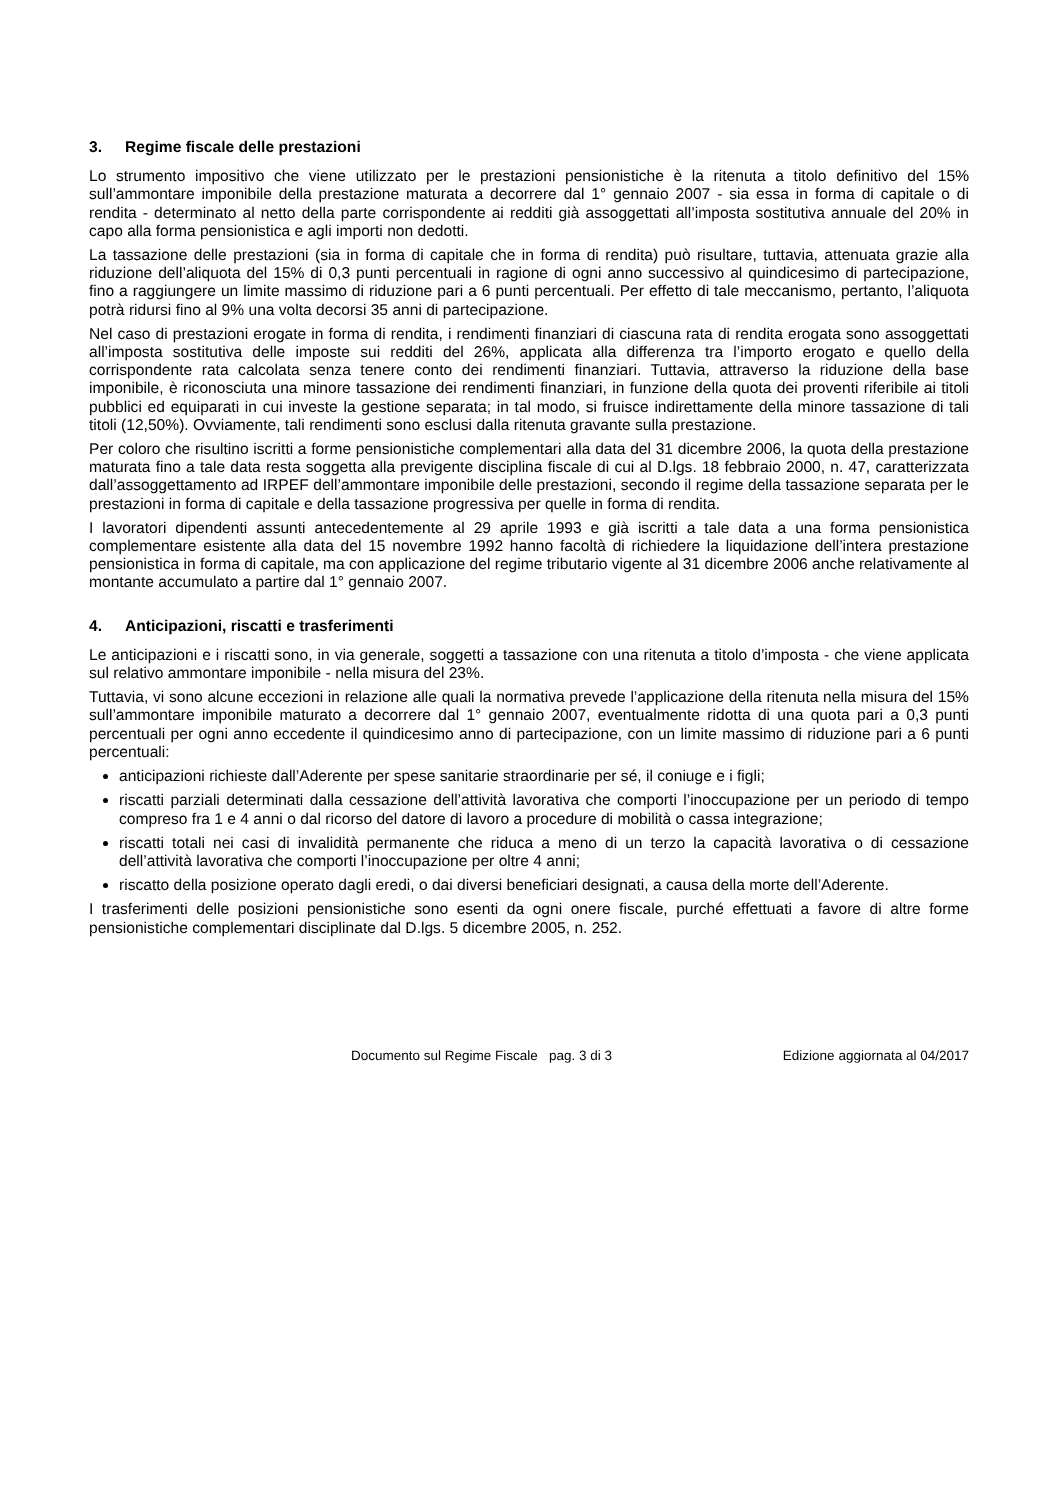3. Regime fiscale delle prestazioni
Lo strumento impositivo che viene utilizzato per le prestazioni pensionistiche è la ritenuta a titolo definitivo del 15% sull’ammontare imponibile della prestazione maturata a decorrere dal 1° gennaio 2007 - sia essa in forma di capitale o di rendita - determinato al netto della parte corrispondente ai redditi già assoggettati all’imposta sostitutiva annuale del 20% in capo alla forma pensionistica e agli importi non dedotti.
La tassazione delle prestazioni (sia in forma di capitale che in forma di rendita) può risultare, tuttavia, attenuata grazie alla riduzione dell’aliquota del 15% di 0,3 punti percentuali in ragione di ogni anno successivo al quindicesimo di partecipazione, fino a raggiungere un limite massimo di riduzione pari a 6 punti percentuali. Per effetto di tale meccanismo, pertanto, l’aliquota potrà ridursi fino al 9% una volta decorsi 35 anni di partecipazione.
Nel caso di prestazioni erogate in forma di rendita, i rendimenti finanziari di ciascuna rata di rendita erogata sono assoggettati all’imposta sostitutiva delle imposte sui redditi del 26%, applicata alla differenza tra l’importo erogato e quello della corrispondente rata calcolata senza tenere conto dei rendimenti finanziari. Tuttavia, attraverso la riduzione della base imponibile, è riconosciuta una minore tassazione dei rendimenti finanziari, in funzione della quota dei proventi riferibile ai titoli pubblici ed equiparati in cui investe la gestione separata; in tal modo, si fruisce indirettamente della minore tassazione di tali titoli (12,50%). Ovviamente, tali rendimenti sono esclusi dalla ritenuta gravante sulla prestazione.
Per coloro che risultino iscritti a forme pensionistiche complementari alla data del 31 dicembre 2006, la quota della prestazione maturata fino a tale data resta soggetta alla previgente disciplina fiscale di cui al D.lgs. 18 febbraio 2000, n. 47, caratterizzata dall’assoggettamento ad IRPEF dell’ammontare imponibile delle prestazioni, secondo il regime della tassazione separata per le prestazioni in forma di capitale e della tassazione progressiva per quelle in forma di rendita.
I lavoratori dipendenti assunti antecedentemente al 29 aprile 1993 e già iscritti a tale data a una forma pensionistica complementare esistente alla data del 15 novembre 1992 hanno facoltà di richiedere la liquidazione dell’intera prestazione pensionistica in forma di capitale, ma con applicazione del regime tributario vigente al 31 dicembre 2006 anche relativamente al montante accumulato a partire dal 1° gennaio 2007.
4. Anticipazioni, riscatti e trasferimenti
Le anticipazioni e i riscatti sono, in via generale, soggetti a tassazione con una ritenuta a titolo d’imposta - che viene applicata sul relativo ammontare imponibile - nella misura del 23%.
Tuttavia, vi sono alcune eccezioni in relazione alle quali la normativa prevede l’applicazione della ritenuta nella misura del 15% sull’ammontare imponibile maturato a decorrere dal 1° gennaio 2007, eventualmente ridotta di una quota pari a 0,3 punti percentuali per ogni anno eccedente il quindicesimo anno di partecipazione, con un limite massimo di riduzione pari a 6 punti percentuali:
anticipazioni richieste dall’Aderente per spese sanitarie straordinarie per sé, il coniuge e i figli;
riscatti parziali determinati dalla cessazione dell’attività lavorativa che comporti l’inoccupazione per un periodo di tempo compreso fra 1 e 4 anni o dal ricorso del datore di lavoro a procedure di mobilità o cassa integrazione;
riscatti totali nei casi di invalidità permanente che riduca a meno di un terzo la capacità lavorativa o di cessazione dell’attività lavorativa che comporti l’inoccupazione per oltre 4 anni;
riscatto della posizione operato dagli eredi, o dai diversi beneficiari designati, a causa della morte dell’Aderente.
I trasferimenti delle posizioni pensionistiche sono esenti da ogni onere fiscale, purché effettuati a favore di altre forme pensionistiche complementari disciplinate dal D.lgs. 5 dicembre 2005, n. 252.
Documento sul Regime Fiscale pag. 3 di 3 Edizione aggiornata al 04/2017